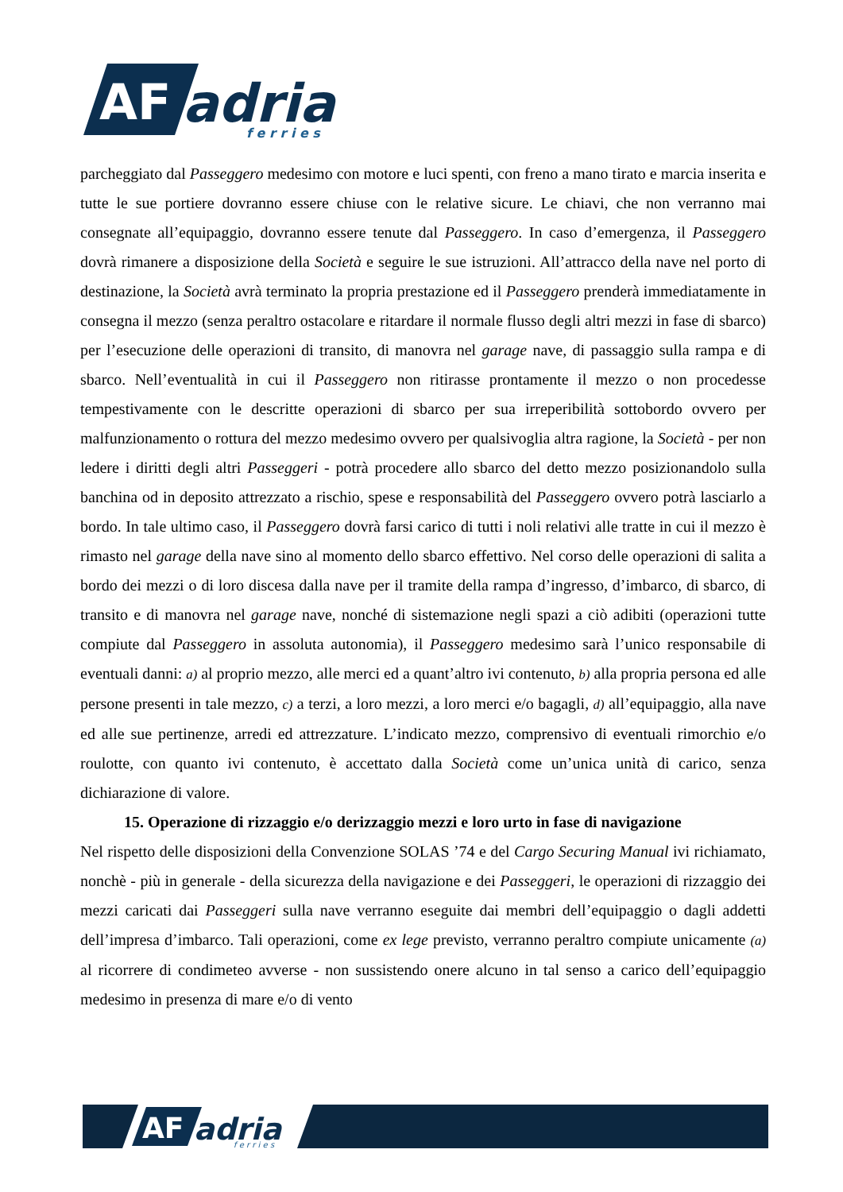AF
adria
f e r r i e s
parcheggiato dal Passeggero medesimo con motore e luci spenti, con freno a mano tirato e marcia inserita e tutte le sue portiere dovranno essere chiuse con le relative sicure. Le chiavi, che non verranno mai consegnate all’equipaggio, dovranno essere tenute dal Passeggero. In caso d’emergenza, il Passeggero dovrà rimanere a disposizione della Società e seguire le sue istruzioni. All’attracco della nave nel porto di destinazione, la Società avrà terminato la propria prestazione ed il Passeggero prenderà immediatamente in consegna il mezzo (senza peraltro ostacolare e ritardare il normale flusso degli altri mezzi in fase di sbarco) per l’esecuzione delle operazioni di transito, di manovra nel garage nave, di passaggio sulla rampa e di sbarco. Nell’eventualità in cui il Passeggero non ritirasse prontamente il mezzo o non procedesse tempestivamente con le descritte operazioni di sbarco per sua irreperibilità sottobordo ovvero per malfunzionamento o rottura del mezzo medesimo ovvero per qualsivoglia altra ragione, la Società - per non ledere i diritti degli altri Passeggeri - potrà procedere allo sbarco del detto mezzo posizionandolo sulla banchina od in deposito attrezzato a rischio, spese e responsabilità del Passeggero ovvero potrà lasciarlo a bordo. In tale ultimo caso, il Passeggero dovrà farsi carico di tutti i noli relativi alle tratte in cui il mezzo è rimasto nel garage della nave sino al momento dello sbarco effettivo. Nel corso delle operazioni di salita a bordo dei mezzi o di loro discesa dalla nave per il tramite della rampa d’ingresso, d’imbarco, di sbarco, di transito e di manovra nel garage nave, nonché di sistemazione negli spazi a ciò adibiti (operazioni tutte compiute dal Passeggero in assoluta autonomia), il Passeggero medesimo sarà l’unico responsabile di eventuali danni: a) al proprio mezzo, alle merci ed a quant’altro ivi contenuto, b) alla propria persona ed alle persone presenti in tale mezzo, c) a terzi, a loro mezzi, a loro merci e/o bagagli, d) all’equipaggio, alla nave ed alle sue pertinenze, arredi ed attrezzature. L’indicato mezzo, comprensivo di eventuali rimorchio e/o roulotte, con quanto ivi contenuto, è accettato dalla Società come un’unica unità di carico, senza dichiarazione di valore.
15. Operazione di rizzaggio e/o derizzaggio mezzi e loro urto in fase di navigazione
Nel rispetto delle disposizioni della Convenzione SOLAS ’74 e del Cargo Securing Manual ivi richiamato, nonchè - più in generale - della sicurezza della navigazione e dei Passeggeri, le operazioni di rizzaggio dei mezzi caricati dai Passeggeri sulla nave verranno eseguite dai membri dell’equipaggio o dagli addetti dell’impresa d’imbarco. Tali operazioni, come ex lege previsto, verranno peraltro compiute unicamente (a) al ricorrere di condimeteo avverse - non sussistendo onere alcuno in tal senso a carico dell’equipaggio medesimo in presenza di mare e/o di vento
AF
adria
f e r r i e s